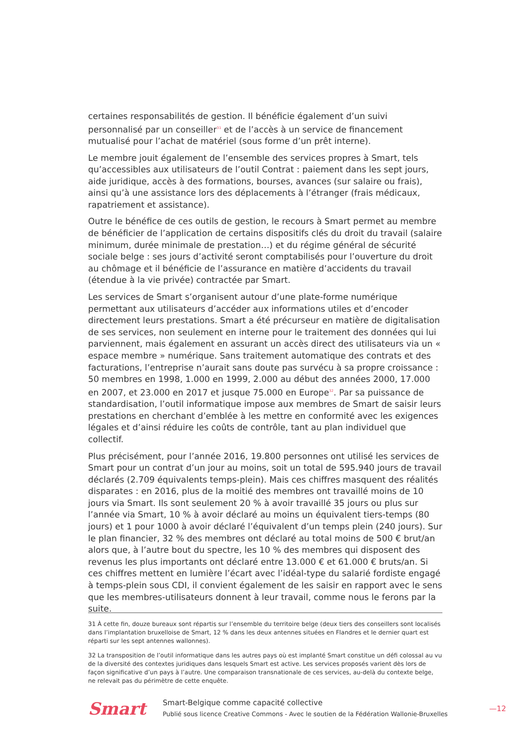certaines responsabilités de gestion. Il bénéficie également d’un suivi personnalisé par un conseiller<sup>31</sup> et de l’accès à un service de financement mutualisé pour l’achat de matériel (sous forme d’un prêt interne).
Le membre jouit également de l’ensemble des services propres à Smart, tels qu’accessibles aux utilisateurs de l’outil Contrat : paiement dans les sept jours, aide juridique, accès à des formations, bourses, avances (sur salaire ou frais), ainsi qu’à une assistance lors des déplacements à l’étranger (frais médicaux, rapatriement et assistance).
Outre le bénéfice de ces outils de gestion, le recours à Smart permet au membre de bénéficier de l’application de certains dispositifs clés du droit du travail (salaire minimum, durée minimale de prestation…) et du régime général de sécurité sociale belge : ses jours d’activité seront comptabilisés pour l’ouverture du droit au chômage et il bénéficie de l’assurance en matière d’accidents du travail (étendue à la vie privée) contractée par Smart.
Les services de Smart s’organisent autour d’une plate-forme numérique permettant aux utilisateurs d’accéder aux informations utiles et d’encoder directement leurs prestations. Smart a été précurseur en matière de digitalisation de ses services, non seulement en interne pour le traitement des données qui lui parviennent, mais également en assurant un accès direct des utilisateurs via un « espace membre » numérique. Sans traitement automatique des contrats et des facturations, l’entreprise n’aurait sans doute pas survécu à sa propre croissance : 50 membres en 1998, 1.000 en 1999, 2.000 au début des années 2000, 17.000 en 2007, et 23.000 en 2017 et jusque 75.000 en Europe<sup>32</sup>. Par sa puissance de standardisation, l’outil informatique impose aux membres de Smart de saisir leurs prestations en cherchant d’emblée à les mettre en conformité avec les exigences légales et d’ainsi réduire les coûts de contrôle, tant au plan individuel que collectif.
Plus précisément, pour l’année 2016, 19.800 personnes ont utilisé les services de Smart pour un contrat d’un jour au moins, soit un total de 595.940 jours de travail déclarés (2.709 équivalents temps-plein). Mais ces chiffres masquent des réalités disparates : en 2016, plus de la moitié des membres ont travaillé moins de 10 jours via Smart. Ils sont seulement 20 % à avoir travaillé 35 jours ou plus sur l’année via Smart, 10 % à avoir déclaré au moins un équivalent tiers-temps (80 jours) et 1 pour 1000 à avoir déclaré l’équivalent d’un temps plein (240 jours). Sur le plan financier, 32 % des membres ont déclaré au total moins de 500 € brut/an alors que, à l’autre bout du spectre, les 10 % des membres qui disposent des revenus les plus importants ont déclaré entre 13.000 € et 61.000 € bruts/an. Si ces chiffres mettent en lumière l’écart avec l’idéal-type du salarié fordiste engagé à temps-plein sous CDI, il convient également de les saisir en rapport avec le sens que les membres-utilisateurs donnent à leur travail, comme nous le ferons par la suite.
31 À cette fin, douze bureaux sont répartis sur l’ensemble du territoire belge (deux tiers des conseillers sont localisés dans l’implantation bruxelloise de Smart, 12 % dans les deux antennes situées en Flandres et le dernier quart est réparti sur les sept antennes wallonnes).
32 La transposition de l’outil informatique dans les autres pays où est implanté Smart constitue un défi colossal au vu de la diversité des contextes juridiques dans lesquels Smart est active. Les services proposés varient dès lors de façon significative d’un pays à l’autre. Une comparaison transnationale de ces services, au-delà du contexte belge, ne relevait pas du périmètre de cette enquête.
Smart
Smart-Belgique comme capacité collective
Publié sous licence Creative Commons - Avec le soutien de la Fédération Wallonie-Bruxelles
—12